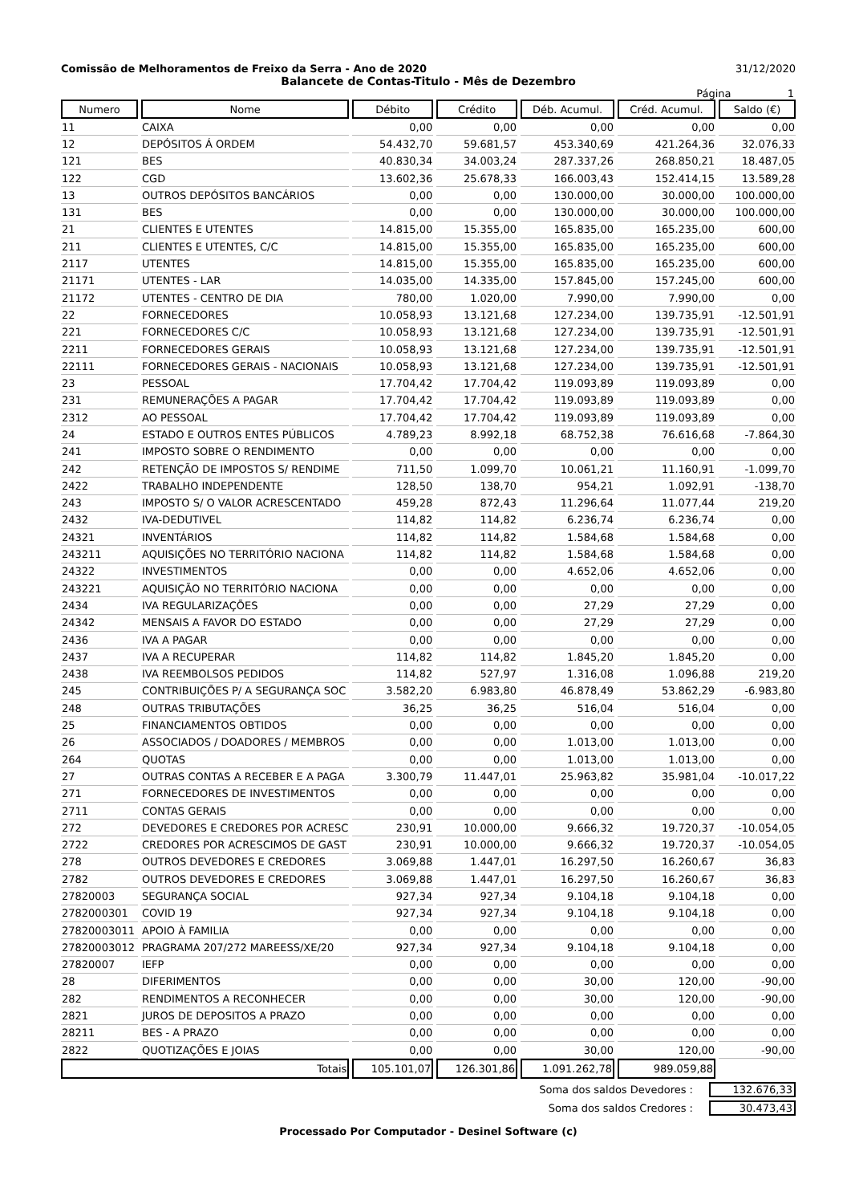Comissão de Melhoramentos de Freixo da Serra - Ano de 2020 31/12/2020
Balancete de Contas-Titulo - Mês de Dezembro
Página 1
| Numero | Nome | Débito | Crédito | Déb. Acumul. | Créd. Acumul. | Saldo (€) |
| --- | --- | --- | --- | --- | --- | --- |
| 11 | CAIXA | 0,00 | 0,00 | 0,00 | 0,00 | 0,00 |
| 12 | DEPÓSITOS Á ORDEM | 54.432,70 | 59.681,57 | 453.340,69 | 421.264,36 | 32.076,33 |
| 121 | BES | 40.830,34 | 34.003,24 | 287.337,26 | 268.850,21 | 18.487,05 |
| 122 | CGD | 13.602,36 | 25.678,33 | 166.003,43 | 152.414,15 | 13.589,28 |
| 13 | OUTROS DEPÓSITOS BANCÁRIOS | 0,00 | 0,00 | 130.000,00 | 30.000,00 | 100.000,00 |
| 131 | BES | 0,00 | 0,00 | 130.000,00 | 30.000,00 | 100.000,00 |
| 21 | CLIENTES E UTENTES | 14.815,00 | 15.355,00 | 165.835,00 | 165.235,00 | 600,00 |
| 211 | CLIENTES E UTENTES, C/C | 14.815,00 | 15.355,00 | 165.835,00 | 165.235,00 | 600,00 |
| 2117 | UTENTES | 14.815,00 | 15.355,00 | 165.835,00 | 165.235,00 | 600,00 |
| 21171 | UTENTES - LAR | 14.035,00 | 14.335,00 | 157.845,00 | 157.245,00 | 600,00 |
| 21172 | UTENTES - CENTRO DE DIA | 780,00 | 1.020,00 | 7.990,00 | 7.990,00 | 0,00 |
| 22 | FORNECEDORES | 10.058,93 | 13.121,68 | 127.234,00 | 139.735,91 | -12.501,91 |
| 221 | FORNECEDORES C/C | 10.058,93 | 13.121,68 | 127.234,00 | 139.735,91 | -12.501,91 |
| 2211 | FORNECEDORES GERAIS | 10.058,93 | 13.121,68 | 127.234,00 | 139.735,91 | -12.501,91 |
| 22111 | FORNECEDORES GERAIS - NACIONAIS | 10.058,93 | 13.121,68 | 127.234,00 | 139.735,91 | -12.501,91 |
| 23 | PESSOAL | 17.704,42 | 17.704,42 | 119.093,89 | 119.093,89 | 0,00 |
| 231 | REMUNERAÇÕES A PAGAR | 17.704,42 | 17.704,42 | 119.093,89 | 119.093,89 | 0,00 |
| 2312 | AO PESSOAL | 17.704,42 | 17.704,42 | 119.093,89 | 119.093,89 | 0,00 |
| 24 | ESTADO E OUTROS ENTES PÚBLICOS | 4.789,23 | 8.992,18 | 68.752,38 | 76.616,68 | -7.864,30 |
| 241 | IMPOSTO SOBRE O RENDIMENTO | 0,00 | 0,00 | 0,00 | 0,00 | 0,00 |
| 242 | RETENÇÃO DE IMPOSTOS S/ RENDIME | 711,50 | 1.099,70 | 10.061,21 | 11.160,91 | -1.099,70 |
| 2422 | TRABALHO INDEPENDENTE | 128,50 | 138,70 | 954,21 | 1.092,91 | -138,70 |
| 243 | IMPOSTO S/ O VALOR ACRESCENTADO | 459,28 | 872,43 | 11.296,64 | 11.077,44 | 219,20 |
| 2432 | IVA-DEDUTIVEL | 114,82 | 114,82 | 6.236,74 | 6.236,74 | 0,00 |
| 24321 | INVENTÁRIOS | 114,82 | 114,82 | 1.584,68 | 1.584,68 | 0,00 |
| 243211 | AQUISIÇÕES NO TERRITÓRIO NACIONA | 114,82 | 114,82 | 1.584,68 | 1.584,68 | 0,00 |
| 24322 | INVESTIMENTOS | 0,00 | 0,00 | 4.652,06 | 4.652,06 | 0,00 |
| 243221 | AQUISIÇÃO NO TERRITÓRIO NACIONA | 0,00 | 0,00 | 0,00 | 0,00 | 0,00 |
| 2434 | IVA REGULARIZAÇÕES | 0,00 | 0,00 | 27,29 | 27,29 | 0,00 |
| 24342 | MENSAIS A FAVOR DO ESTADO | 0,00 | 0,00 | 27,29 | 27,29 | 0,00 |
| 2436 | IVA A PAGAR | 0,00 | 0,00 | 0,00 | 0,00 | 0,00 |
| 2437 | IVA A RECUPERAR | 114,82 | 114,82 | 1.845,20 | 1.845,20 | 0,00 |
| 2438 | IVA REEMBOLSOS PEDIDOS | 114,82 | 527,97 | 1.316,08 | 1.096,88 | 219,20 |
| 245 | CONTRIBUIÇÕES P/ A SEGURANÇA SOC | 3.582,20 | 6.983,80 | 46.878,49 | 53.862,29 | -6.983,80 |
| 248 | OUTRAS TRIBUTAÇÕES | 36,25 | 36,25 | 516,04 | 516,04 | 0,00 |
| 25 | FINANCIAMENTOS OBTIDOS | 0,00 | 0,00 | 0,00 | 0,00 | 0,00 |
| 26 | ASSOCIADOS / DOADORES / MEMBROS | 0,00 | 0,00 | 1.013,00 | 1.013,00 | 0,00 |
| 264 | QUOTAS | 0,00 | 0,00 | 1.013,00 | 1.013,00 | 0,00 |
| 27 | OUTRAS CONTAS A RECEBER E A PAGA | 3.300,79 | 11.447,01 | 25.963,82 | 35.981,04 | -10.017,22 |
| 271 | FORNECEDORES DE INVESTIMENTOS | 0,00 | 0,00 | 0,00 | 0,00 | 0,00 |
| 2711 | CONTAS GERAIS | 0,00 | 0,00 | 0,00 | 0,00 | 0,00 |
| 272 | DEVEDORES E CREDORES POR ACRESC | 230,91 | 10.000,00 | 9.666,32 | 19.720,37 | -10.054,05 |
| 2722 | CREDORES POR ACRESCIMOS DE GAST | 230,91 | 10.000,00 | 9.666,32 | 19.720,37 | -10.054,05 |
| 278 | OUTROS DEVEDORES E CREDORES | 3.069,88 | 1.447,01 | 16.297,50 | 16.260,67 | 36,83 |
| 2782 | OUTROS DEVEDORES E CREDORES | 3.069,88 | 1.447,01 | 16.297,50 | 16.260,67 | 36,83 |
| 27820003 | SEGURANÇA SOCIAL | 927,34 | 927,34 | 9.104,18 | 9.104,18 | 0,00 |
| 2782000301 | COVID 19 | 927,34 | 927,34 | 9.104,18 | 9.104,18 | 0,00 |
| 27820003011 | APOIO À FAMILIA | 0,00 | 0,00 | 0,00 | 0,00 | 0,00 |
| 27820003012 | PRAGRAMA 207/272 MAREESS/XE/20 | 927,34 | 927,34 | 9.104,18 | 9.104,18 | 0,00 |
| 27820007 | IEFP | 0,00 | 0,00 | 0,00 | 0,00 | 0,00 |
| 28 | DIFERIMENTOS | 0,00 | 0,00 | 30,00 | 120,00 | -90,00 |
| 282 | RENDIMENTOS A RECONHECER | 0,00 | 0,00 | 30,00 | 120,00 | -90,00 |
| 2821 | JUROS DE DEPOSITOS A PRAZO | 0,00 | 0,00 | 0,00 | 0,00 | 0,00 |
| 28211 | BES - A PRAZO | 0,00 | 0,00 | 0,00 | 0,00 | 0,00 |
| 2822 | QUOTIZAÇÕES E JOIAS | 0,00 | 0,00 | 30,00 | 120,00 | -90,00 |
| Totais | | 105.101,07 | 126.301,86 | 1.091.262,78 | 989.059,88 | |
Soma dos saldos Devedores : 132.676,33
Soma dos saldos Credores : 30.473,43
Processado Por Computador - Desinel Software (c)